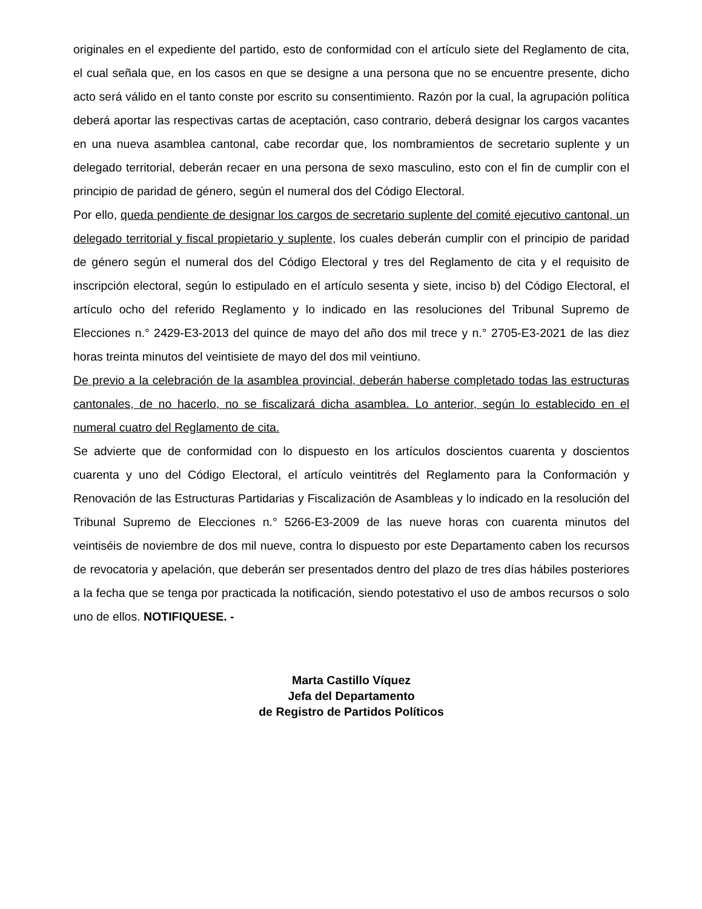originales en el expediente del partido, esto de conformidad con el artículo siete del Reglamento de cita, el cual señala que, en los casos en que se designe a una persona que no se encuentre presente, dicho acto será válido en el tanto conste por escrito su consentimiento. Razón por la cual, la agrupación política deberá aportar las respectivas cartas de aceptación, caso contrario, deberá designar los cargos vacantes en una nueva asamblea cantonal, cabe recordar que, los nombramientos de secretario suplente y un delegado territorial, deberán recaer en una persona de sexo masculino, esto con el fin de cumplir con el principio de paridad de género, según el numeral dos del Código Electoral.
Por ello, queda pendiente de designar los cargos de secretario suplente del comité ejecutivo cantonal, un delegado territorial y fiscal propietario y suplente, los cuales deberán cumplir con el principio de paridad de género según el numeral dos del Código Electoral y tres del Reglamento de cita y el requisito de inscripción electoral, según lo estipulado en el artículo sesenta y siete, inciso b) del Código Electoral, el artículo ocho del referido Reglamento y lo indicado en las resoluciones del Tribunal Supremo de Elecciones n.° 2429-E3-2013 del quince de mayo del año dos mil trece y n.° 2705-E3-2021 de las diez horas treinta minutos del veintisiete de mayo del dos mil veintiuno.
De previo a la celebración de la asamblea provincial, deberán haberse completado todas las estructuras cantonales, de no hacerlo, no se fiscalizará dicha asamblea. Lo anterior, según lo establecido en el numeral cuatro del Reglamento de cita.
Se advierte que de conformidad con lo dispuesto en los artículos doscientos cuarenta y doscientos cuarenta y uno del Código Electoral, el artículo veintitrés del Reglamento para la Conformación y Renovación de las Estructuras Partidarias y Fiscalización de Asambleas y lo indicado en la resolución del Tribunal Supremo de Elecciones n.° 5266-E3-2009 de las nueve horas con cuarenta minutos del veintiséis de noviembre de dos mil nueve, contra lo dispuesto por este Departamento caben los recursos de revocatoria y apelación, que deberán ser presentados dentro del plazo de tres días hábiles posteriores a la fecha que se tenga por practicada la notificación, siendo potestativo el uso de ambos recursos o solo uno de ellos. NOTIFIQUESE. -
Marta Castillo Víquez
Jefa del Departamento
de Registro de Partidos Políticos